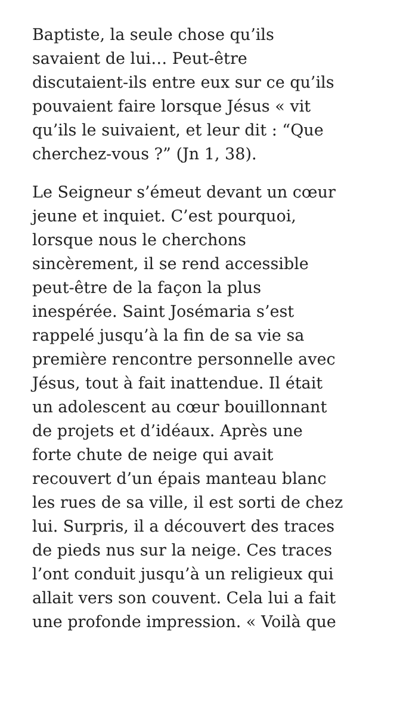Baptiste, la seule chose qu’ils
savaient de lui… Peut-être
discutaient-ils entre eux sur ce qu’ils
pouvaient faire lorsque Jésus « vit
qu’ils le suivaient, et leur dit : “Que
cherchez-vous ?” (Jn 1, 38).
Le Seigneur s’émeut devant un cœur
jeune et inquiet. C’est pourquoi,
lorsque nous le cherchons
sincèrement, il se rend accessible
peut-être de la façon la plus
inespérée. Saint Josémaria s’est
rappelé jusqu’à la fin de sa vie sa
première rencontre personnelle avec
Jésus, tout à fait inattendue. Il était
un adolescent au cœur bouillonnant
de projets et d’idéaux. Après une
forte chute de neige qui avait
recouvert d’un épais manteau blanc
les rues de sa ville, il est sorti de chez
lui. Surpris, il a découvert des traces
de pieds nus sur la neige. Ces traces
l’ont conduit jusqu’à un religieux qui
allait vers son couvent. Cela lui a fait
une profonde impression. « Voilà que